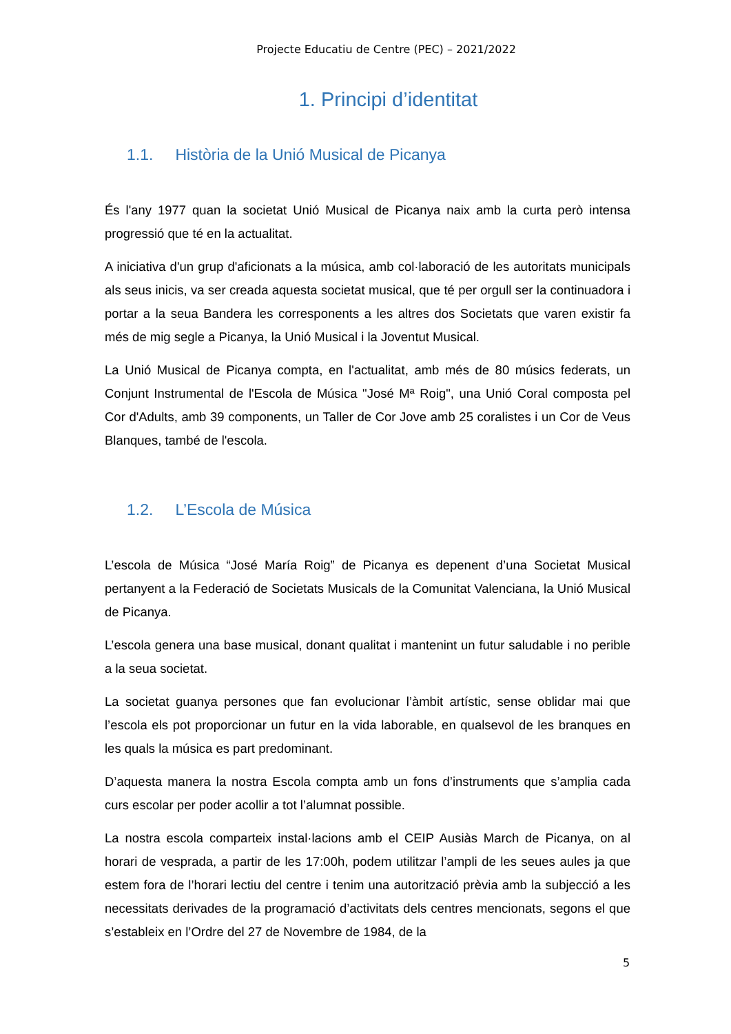Projecte Educatiu de Centre (PEC) – 2021/2022
1. Principi d’identitat
1.1. Història de la Unió Musical de Picanya
És l'any 1977 quan la societat Unió Musical de Picanya naix amb la curta però intensa progressió que té en la actualitat.
A iniciativa d'un grup d'aficionats a la música, amb col·laboració de les autoritats municipals als seus inicis, va ser creada aquesta societat musical, que té per orgull ser la continuadora i portar a la seua Bandera les corresponents a les altres dos Societats que varen existir fa més de mig segle a Picanya, la Unió Musical i la Joventut Musical.
La Unió Musical de Picanya compta, en l'actualitat, amb més de 80 músics federats, un Conjunt Instrumental de l'Escola de Música "José Mª Roig", una Unió Coral composta pel Cor d'Adults, amb 39 components, un Taller de Cor Jove amb 25 coralistes i un Cor de Veus Blanques, també de l'escola.
1.2. L’Escola de Música
L’escola de Música “José María Roig” de Picanya es depenent d’una Societat Musical pertanyent a la Federació de Societats Musicals de la Comunitat Valenciana, la Unió Musical de Picanya.
L’escola genera una base musical, donant qualitat i mantenint un futur saludable i no perible a la seua societat.
La societat guanya persones que fan evolucionar l’àmbit artístic, sense oblidar mai que l’escola els pot proporcionar un futur en la vida laborable, en qualsevol de les branques en les quals la música es part predominant.
D’aquesta manera la nostra Escola compta amb un fons d’instruments que s’amplia cada curs escolar per poder acollir a tot l’alumnat possible.
La nostra escola comparteix instal·lacions amb el CEIP Ausiàs March de Picanya, on al horari de vesprada, a partir de les 17:00h, podem utilitzar l’ampli de les seues aules ja que estem fora de l’horari lectiu del centre i tenim una autorització prèvia amb la subjecció a les necessitats derivades de la programació d’activitats dels centres mencionats, segons el que s’estableix en l’Ordre del 27 de Novembre de 1984, de la
5